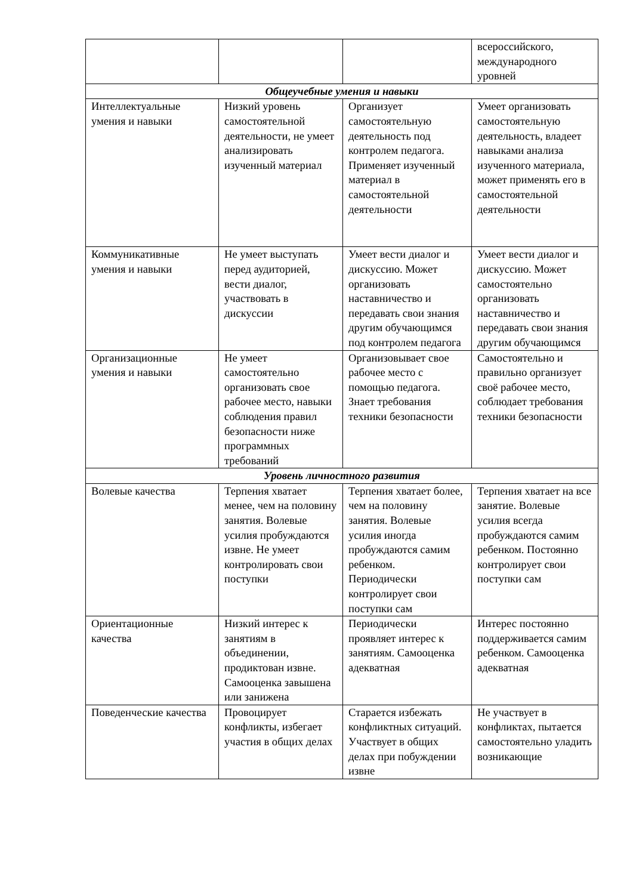| | | | всероссийского, международного уровней |
| Общеучебные умения и навыки | | | |
| Интеллектуальные умения и навыки | Низкий уровень самостоятельной деятельности, не умеет анализировать изученный материал | Организует самостоятельную деятельность под контролем педагога. Применяет изученный материал в самостоятельной деятельности | Умеет организовать самостоятельную деятельность, владеет навыками анализа изученного материала, может применять его в самостоятельной деятельности |
| Коммуникативные умения и навыки | Не умеет выступать перед аудиторией, вести диалог, участвовать в дискуссии | Умеет вести диалог и дискуссию. Может организовать наставничество и передавать свои знания другим обучающимся под контролем педагога | Умеет вести диалог и дискуссию. Может самостоятельно организовать наставничество и передавать свои знания другим обучающимся |
| Организационные умения и навыки | Не умеет самостоятельно организовать свое рабочее место, навыки соблюдения правил безопасности ниже программных требований | Организовывает свое рабочее место с помощью педагога. Знает требования техники безопасности | Самостоятельно и правильно организует своё рабочее место, соблюдает требования техники безопасности |
| Уровень личностного развития | | | |
| Волевые качества | Терпения хватает менее, чем на половину занятия. Волевые усилия пробуждаются извне. Не умеет контролировать свои поступки | Терпения хватает более, чем на половину занятия. Волевые усилия иногда пробуждаются самим ребенком. Периодически контролирует свои поступки сам | Терпения хватает на все занятие. Волевые усилия всегда пробуждаются самим ребенком. Постоянно контролирует свои поступки сам |
| Ориентационные качества | Низкий интерес к занятиям в объединении, продиктован извне. Самооценка завышена или занижена | Периодически проявляет интерес к занятиям. Самооценка адекватная | Интерес постоянно поддерживается самим ребенком. Самооценка адекватная |
| Поведенческие качества | Провоцирует конфликты, избегает участия в общих делах | Старается избежать конфликтных ситуаций. Участвует в общих делах при побуждении извне | Не участвует в конфликтах, пытается самостоятельно уладить возникающие |